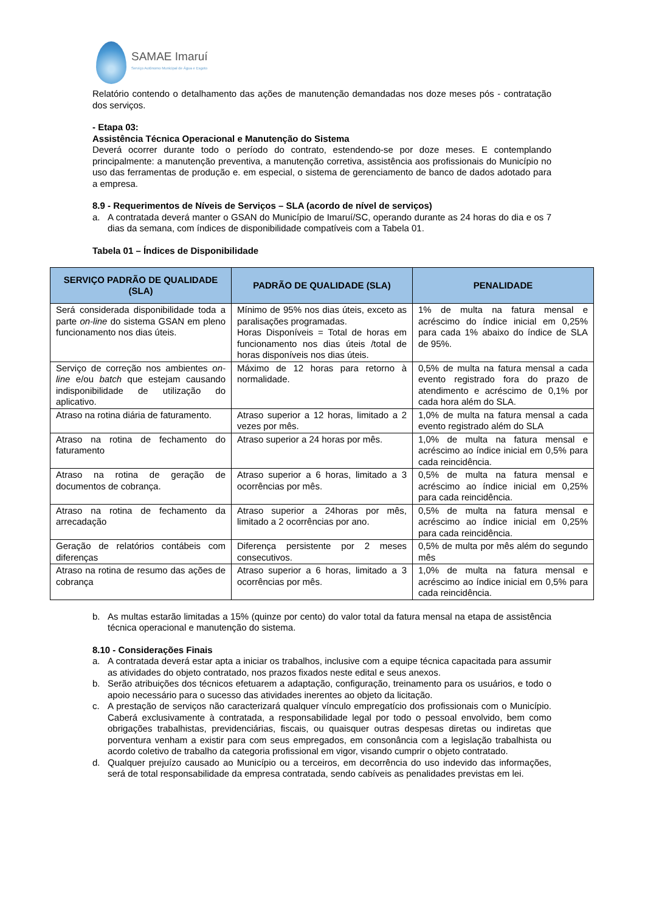SAMAE Imaruí
Serviço Autônomo Municipal de Água e Esgoto
Relatório contendo o detalhamento das ações de manutenção demandadas nos doze meses pós - contratação dos serviços.
- Etapa 03:
Assistência Técnica Operacional e Manutenção do Sistema
Deverá ocorrer durante todo o período do contrato, estendendo-se por doze meses. E contemplando principalmente: a manutenção preventiva, a manutenção corretiva, assistência aos profissionais do Município no uso das ferramentas de produção e. em especial, o sistema de gerenciamento de banco de dados adotado para a empresa.
8.9 - Requerimentos de Níveis de Serviços – SLA (acordo de nível de serviços)
a. A contratada deverá manter o GSAN do Município de Imaruí/SC, operando durante as 24 horas do dia e os 7 dias da semana, com índices de disponibilidade compatíveis com a Tabela 01.
Tabela 01 – Índices de Disponibilidade
| SERVIÇO PADRÃO DE QUALIDADE (SLA) | PADRÃO DE QUALIDADE (SLA) | PENALIDADE |
| --- | --- | --- |
| Será considerada disponibilidade toda a parte on-line do sistema GSAN em pleno funcionamento nos dias úteis. | Mínimo de 95% nos dias úteis, exceto as paralisações programadas. Horas Disponíveis = Total de horas em funcionamento nos dias úteis /total de horas disponíveis nos dias úteis. | 1% de multa na fatura mensal e acréscimo do índice inicial em 0,25% para cada 1% abaixo do índice de SLA de 95%. |
| Serviço de correção nos ambientes on-line e/ou batch que estejam causando indisponibilidade de utilização do aplicativo. | Máximo de 12 horas para retorno à normalidade. | 0,5% de multa na fatura mensal a cada evento registrado fora do prazo de atendimento e acréscimo de 0,1% por cada hora além do SLA. |
| Atraso na rotina diária de faturamento. | Atraso superior a 12 horas, limitado a 2 vezes por mês. | 1,0% de multa na fatura mensal a cada evento registrado além do SLA |
| Atraso na rotina de fechamento do faturamento | Atraso superior a 24 horas por mês. | 1,0% de multa na fatura mensal e acréscimo ao índice inicial em 0,5% para cada reincidência. |
| Atraso na rotina de geração de documentos de cobrança. | Atraso superior a 6 horas, limitado a 3 ocorrências por mês. | 0,5% de multa na fatura mensal e acréscimo ao índice inicial em 0,25% para cada reincidência. |
| Atraso na rotina de fechamento da arrecadação | Atraso superior a 24horas por mês, limitado a 2 ocorrências por ano. | 0,5% de multa na fatura mensal e acréscimo ao índice inicial em 0,25% para cada reincidência. |
| Geração de relatórios contábeis com diferenças | Diferença persistente por 2 meses consecutivos. | 0,5% de multa por mês além do segundo mês |
| Atraso na rotina de resumo das ações de cobrança | Atraso superior a 6 horas, limitado a 3 ocorrências por mês. | 1,0% de multa na fatura mensal e acréscimo ao índice inicial em 0,5% para cada reincidência. |
b. As multas estarão limitadas a 15% (quinze por cento) do valor total da fatura mensal na etapa de assistência técnica operacional e manutenção do sistema.
8.10 - Considerações Finais
a. A contratada deverá estar apta a iniciar os trabalhos, inclusive com a equipe técnica capacitada para assumir as atividades do objeto contratado, nos prazos fixados neste edital e seus anexos.
b. Serão atribuições dos técnicos efetuarem a adaptação, configuração, treinamento para os usuários, e todo o apoio necessário para o sucesso das atividades inerentes ao objeto da licitação.
c. A prestação de serviços não caracterizará qualquer vínculo empregatício dos profissionais com o Município. Caberá exclusivamente à contratada, a responsabilidade legal por todo o pessoal envolvido, bem como obrigações trabalhistas, previdenciárias, fiscais, ou quaisquer outras despesas diretas ou indiretas que porventura venham a existir para com seus empregados, em consonância com a legislação trabalhista ou acordo coletivo de trabalho da categoria profissional em vigor, visando cumprir o objeto contratado.
d. Qualquer prejuízo causado ao Município ou a terceiros, em decorrência do uso indevido das informações, será de total responsabilidade da empresa contratada, sendo cabíveis as penalidades previstas em lei.